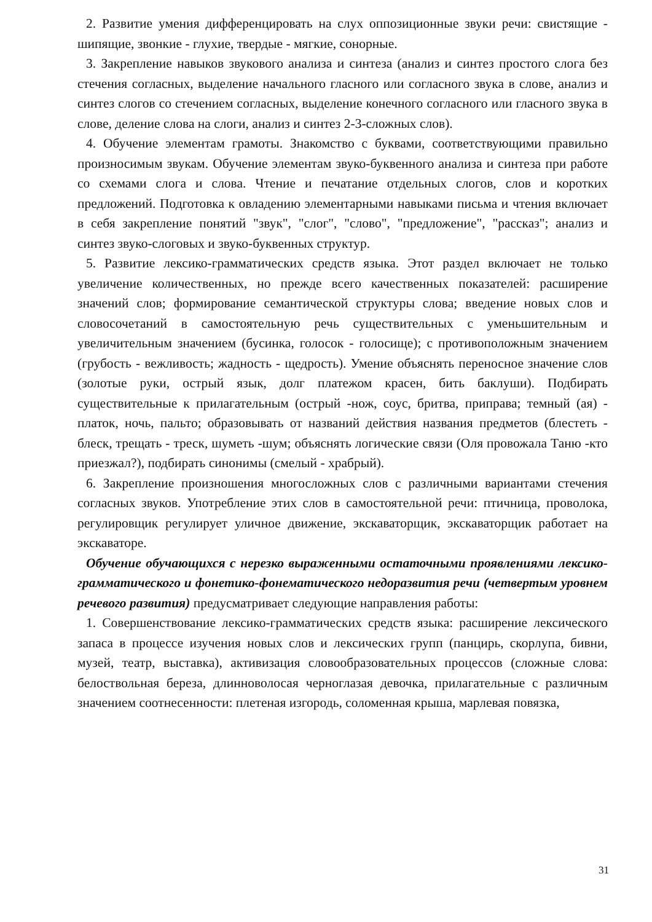2. Развитие умения дифференцировать на слух оппозиционные звуки речи: свистящие - шипящие, звонкие - глухие, твердые - мягкие, сонорные.
3. Закрепление навыков звукового анализа и синтеза (анализ и синтез простого слога без стечения согласных, выделение начального гласного или согласного звука в слове, анализ и синтез слогов со стечением согласных, выделение конечного согласного или гласного звука в слове, деление слова на слоги, анализ и синтез 2-3-сложных слов).
4. Обучение элементам грамоты. Знакомство с буквами, соответствующими правильно произносимым звукам. Обучение элементам звуко-буквенного анализа и синтеза при работе со схемами слога и слова. Чтение и печатание отдельных слогов, слов и коротких предложений. Подготовка к овладению элементарными навыками письма и чтения включает в себя закрепление понятий "звук", "слог", "слово", "предложение", "рассказ"; анализ и синтез звуко-слоговых и звуко-буквенных структур.
5. Развитие лексико-грамматических средств языка. Этот раздел включает не только увеличение количественных, но прежде всего качественных показателей: расширение значений слов; формирование семантической структуры слова; введение новых слов и словосочетаний в самостоятельную речь существительных с уменьшительным и увеличительным значением (бусинка, голосок - голосище); с противоположным значением (грубость - вежливость; жадность - щедрость). Умение объяснять переносное значение слов (золотые руки, острый язык, долг платежом красен, бить баклуши). Подбирать существительные к прилагательным (острый -нож, соус, бритва, приправа; темный (ая) - платок, ночь, пальто; образовывать от названий действия названия предметов (блестеть - блеск, трещать - треск, шуметь -шум; объяснять логические связи (Оля провожала Таню -кто приезжал?), подбирать синонимы (смелый - храбрый).
6. Закрепление произношения многосложных слов с различными вариантами стечения согласных звуков. Употребление этих слов в самостоятельной речи: птичница, проволока, регулировщик регулирует уличное движение, экскаваторщик, экскаваторщик работает на экскаваторе.
Обучение обучающихся с нерезко выраженными остаточными проявлениями лексико-грамматического и фонетико-фонематического недоразвития речи (четвертым уровнем речевого развития) предусматривает следующие направления работы:
1. Совершенствование лексико-грамматических средств языка: расширение лексического запаса в процессе изучения новых слов и лексических групп (панцирь, скорлупа, бивни, музей, театр, выставка), активизация словообразовательных процессов (сложные слова: белоствольная береза, длинноволосая черноглазая девочка, прилагательные с различным значением соотнесенности: плетеная изгородь, соломенная крыша, марлевая повязка,
31